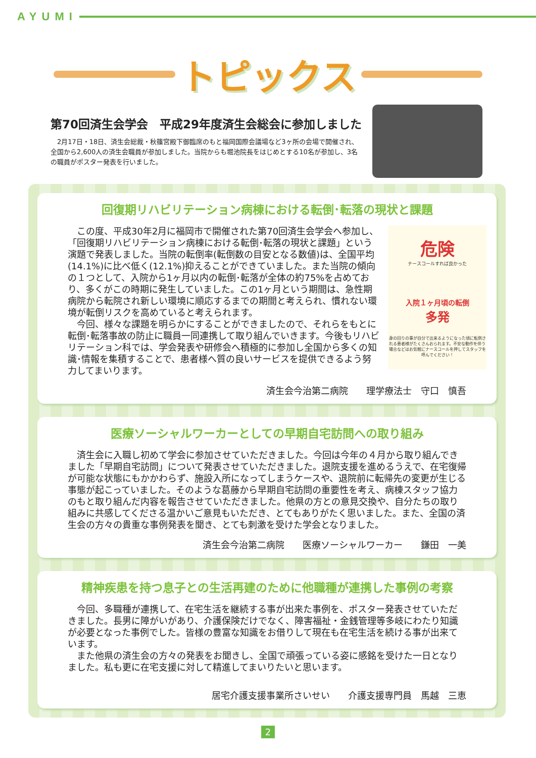AYUMI
トピックス
第70回済生会学会　平成29年度済生会総会に参加しました
2月17日・18日、済生会総裁・秋篠宮殿下御臨席のもと福岡国際会議場など3ヶ所の会場で開催され、全国から2,600人の済生会職員が参加しました。当院からも堀池院長をはじめとする10名が参加し、3名の職員がポスター発表を行いました。
回復期リハビリテーション病棟における転倒･転落の現状と課題
危険
ナースコールすれば良かった
入院１ヶ月頃の転倒
多発
身の回りの事が自分で出来るようになった頃に転倒される患者様がたくさんおられます。不安な動作を伴う場合などはお気軽にナースコールを押してスタッフを呼んでください！
この度、平成30年2月に福岡市で開催された第70回済生会学会へ参加し、「回復期リハビリテーション病棟における転倒･転落の現状と課題」という演題で発表しました。当院の転倒率(転倒数の目安となる数値)は、全国平均(14.1%)に比べ低く(12.1%)抑えることができていました。また当院の傾向の１つとして、入院から1ヶ月以内の転倒･転落が全体の約75%を占めており、多くがこの時期に発生していました。この1ヶ月という期間は、急性期病院から転院され新しい環境に順応するまでの期間と考えられ、慣れない環境が転倒リスクを高めていると考えられます。
今回、様々な課題を明らかにすることができましたので、それらをもとに転倒･転落事故の防止に職員一同連携して取り組んでいきます。今後もリハビリテーション科では、学会発表や研修会へ積極的に参加し全国から多くの知識･情報を集積することで、患者様へ質の良いサービスを提供できるよう努力してまいります。
済生会今治第二病院　　理学療法士　守口　慎吾
医療ソーシャルワーカーとしての早期自宅訪問への取り組み
済生会に入職し初めて学会に参加させていただきました。今回は今年の４月から取り組んできました「早期自宅訪問」について発表させていただきました。退院支援を進めるうえで、在宅復帰が可能な状態にもかかわらず、施設入所になってしまうケースや、退院前に転帰先の変更が生じる事態が起こっていました。そのような葛藤から早期自宅訪問の重要性を考え、病棟スタッフ協力のもと取り組んだ内容を報告させていただきました。他県の方との意見交換や、自分たちの取り組みに共感してくださる温かいご意見もいただき、とてもありがたく思いました。また、全国の済生会の方々の貴重な事例発表を聞き、とても刺激を受けた学会となりました。
済生会今治第二病院　　医療ソーシャルワーカー　　鎌田　一美
精神疾患を持つ息子との生活再建のために他職種が連携した事例の考察
今回、多職種が連携して、在宅生活を継続する事が出来た事例を、ポスター発表させていただきました。長男に障がいがあり、介護保険だけでなく、障害福祉・金銭管理等多岐にわたり知識が必要となった事例でした。皆様の豊富な知識をお借りして現在も在宅生活を続ける事が出来ています。
また他県の済生会の方々の発表をお聞きし、全国で頑張っている姿に感銘を受けた一日となりました。私も更に在宅支援に対して精進してまいりたいと思います。
居宅介護支援事業所さいせい　　介護支援専門員　馬越　三恵
2